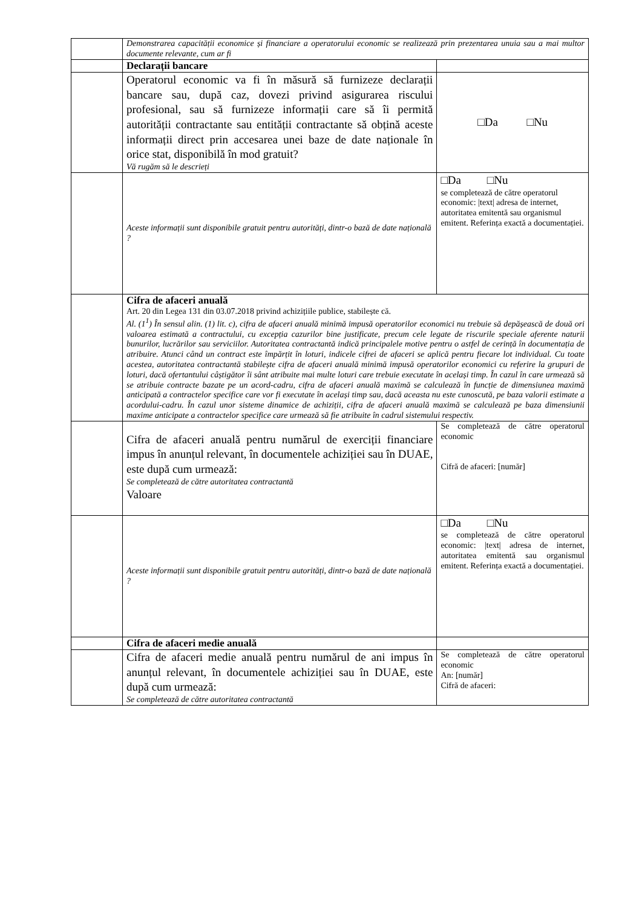| | Demonstrarea capacității economice și financiare a operatorului economic se realizează prin prezentarea unuia sau a mai multor documente relevante, cum ar fi | |
| | Declarații bancare | |
| | Operatorul economic va fi în măsură să furnizeze declarații bancare sau, după caz, dovezi privind asigurarea riscului profesional, sau să furnizeze informații care să îi permită autorității contractante sau entității contractante să obțină aceste informații direct prin accesarea unei baze de date naționale în orice stat, disponibilă în mod gratuit? Vă rugăm să le descrieți | □Da □Nu |
| | Aceste informații sunt disponibile gratuit pentru autorități, dintr-o bază de date națională ? | □Da □Nu se completează de către operatorul economic: /text/ adresa de internet, autoritatea emitentă sau organismul emitent. Referința exactă a documentației. |
| | Cifra de afaceri anuală Art. 20 din Legea 131 din 03.07.2018 privind achizițiile publice, stabilește că. Al. (1<sup>1</sup>) În sensul alin. (1) lit. c), cifra de afaceri anuală minimă impusă operatorilor economici nu trebuie să depășească de două ori valoarea estimată a contractului, cu excepția cazurilor bine justificate, precum cele legate de riscurile speciale aferente naturii bunurilor, lucrărilor sau serviciilor. Autoritatea contractantă indică principalele motive pentru o astfel de cerință în documentația de atribuire. Atunci când un contract este împărțit în loturi, indicele cifrei de afaceri se aplică pentru fiecare lot individual. Cu toate acestea, autoritatea contractantă stabilește cifra de afaceri anuală minimă impusă operatorilor economici cu referire la grupuri de loturi, dacă ofertantului câștigător îi sânt atribuite mai multe loturi care trebuie executate în același timp. În cazul în care urmează să se atribuie contracte bazate pe un acord-cadru, cifra de afaceri anuală maximă se calculează în funcție de dimensiunea maximă anticipată a contractelor specifice care vor fi executate în același timp sau, dacă aceasta nu este cunoscută, pe baza valorii estimate a acordului-cadru. În cazul unor sisteme dinamice de achiziții, cifra de afaceri anuală maximă se calculează pe baza dimensiunii maxime anticipate a contractelor specifice care urmează să fie atribuite în cadrul sistemului respectiv. | |
| | Cifra de afaceri anuală pentru numărul de exerciții financiare impus în anunțul relevant, în documentele achiziției sau în DUAE, este după cum urmează: Se completează de către autoritatea contractantă Valoare | Se completează de către operatorul economic Cifră de afaceri: [număr] |
| | Aceste informații sunt disponibile gratuit pentru autorități, dintr-o bază de date națională ? | □Da □Nu se completează de către operatorul economic: /text/ adresa de internet, autoritatea emitentă sau organismul emitent. Referința exactă a documentației. |
| | Cifra de afaceri medie anuală | |
| | Cifra de afaceri medie anuală pentru numărul de ani impus în anunțul relevant, în documentele achiziției sau în DUAE, este după cum urmează: Se completează de către autoritatea contractantă | Se completează de către operatorul economic An: [număr] Cifră de afaceri: |